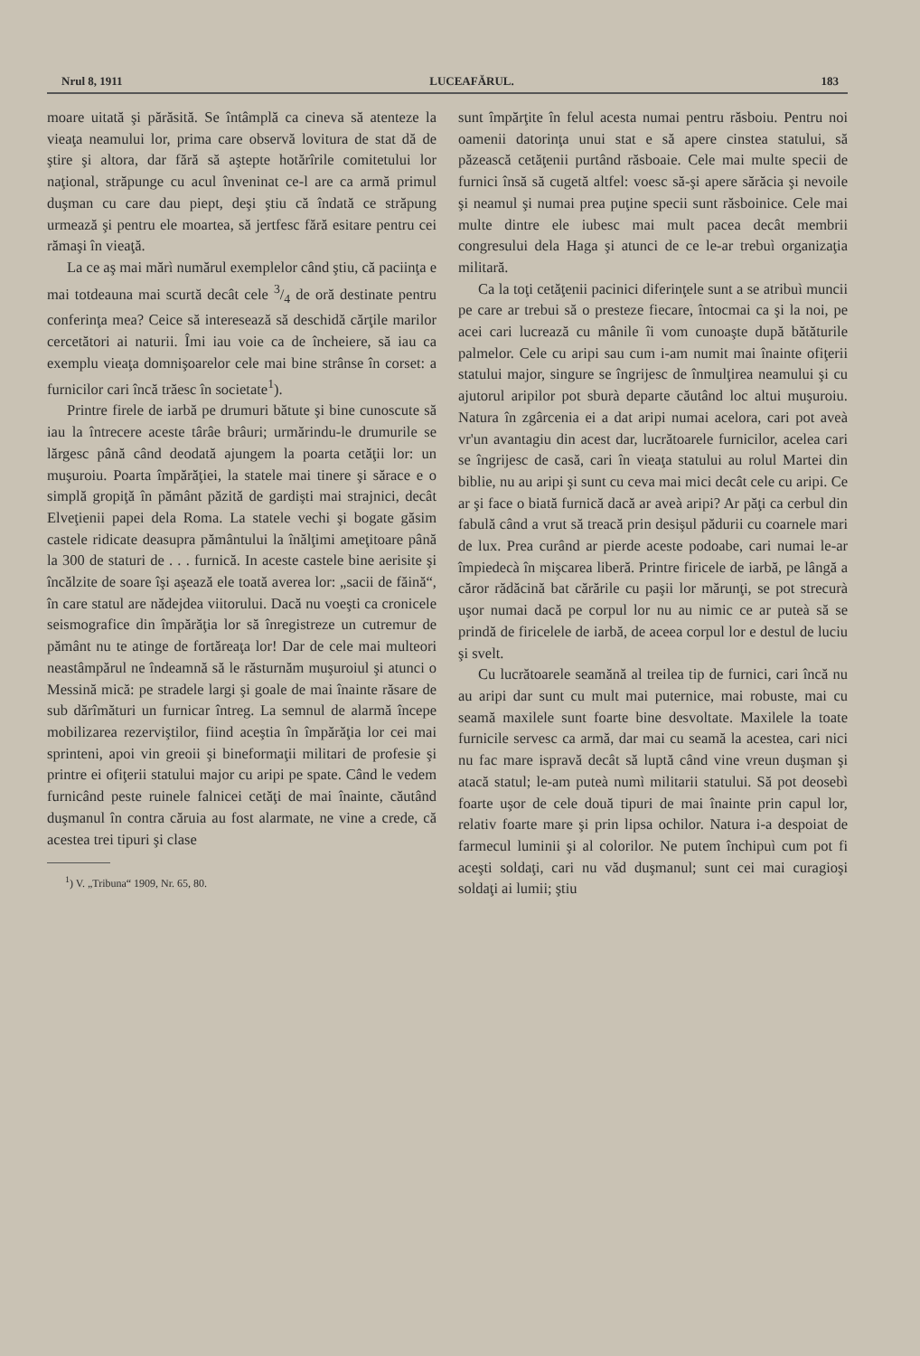Nrul 8, 1911 LUCEAFĂRUL. 183
moare uitată şi părăsită. Se întâmplă ca cineva să atenteze la vieaţa neamului lor, prima care observă lovitura de stat dă de ştire şi altora, dar fără să aştepte hotărîrile comitetului lor naţional, străpunge cu acul înveninat ce-l are ca armă primul duşman cu care dau piept, deşi ştiu că îndată ce străpung urmează şi pentru ele moartea, să jertfesc fără esitare pentru cei rămaşi în vieaţă.
La ce aş mai mărì numărul exemplelor când ştiu, că paciinţa e mai totdeauna mai scurtă decât cele 3/4 de oră destinate pentru conferinţa mea? Ceice să interesează să deschidă cărţile marilor cercetători ai naturii. Îmi iau voie ca de încheiere, să iau ca exemplu vieaţa domnişoarelor cele mai bine strânse în corset: a furnicilor cari încă trăesc în societate<sup>1</sup>).
Printre firele de iarbă pe drumuri bătute şi bine cunoscute să iau la întrecere aceste târâe brâuri; urmărindu-le drumurile se lărgesc până când deodată ajungem la poarta cetăţii lor: un muşuroiu. Poarta împărăţiei, la statele mai tinere şi sărace e o simplă gropiţă în pământ păzită de gardişti mai strajnici, decât Elveţienii papei dela Roma. La statele vechi şi bogate găsim castele ridicate deasupra pământului la înălţimi ameţitoare până la 300 de staturi de . . . furnică. In aceste castele bine aerisite şi încălzite de soare îşi aşează ele toată averea lor: „sacii de făină“, în care statul are nădejdea viitorului. Dacă nu voeşti ca cronicele seismografice din împărăţia lor să înregistreze un cutremur de pământ nu te atinge de fortăreaţa lor! Dar de cele mai multeori neastâmpărul ne îndeamnă să le răsturnăm muşuroiul şi atunci o Messină mică: pe stradele largi şi goale de mai înainte răsare de sub dărîmături un furnicar întreg. La semnul de alarmă începe mobilizarea rezerviştilor, fiind aceştia în împărăţia lor cei mai sprinteni, apoi vin greoii şi bineformaţii militari de profesie şi printre ei ofiţerii statului major cu aripi pe spate. Când le vedem furnicând peste ruinele falnicei cetăţi de mai înainte, căutând duşmanul în contra căruia au fost alarmate, ne vine a crede, că acestea trei tipuri şi clase
<sup>1</sup>) V. „Tribuna“ 1909, Nr. 65, 80.
sunt împărţite în felul acesta numai pentru răsboiu. Pentru noi oamenii datorinţa unui stat e să apere cinstea statului, să păzească cetăţenii purtând răsboaie. Cele mai multe specii de furnici însă să cugetă altfel: voesc să-şi apere sărăcia şi nevoile şi neamul şi numai prea puţine specii sunt răsboinice. Cele mai multe dintre ele iubesc mai mult pacea decât membrii congresului dela Haga şi atunci de ce le-ar trebuì organizaţia militară.
Ca la toţi cetăţenii pacinici diferinţele sunt a se atribuì muncii pe care ar trebui să o presteze fiecare, întocmai ca şi la noi, pe acei cari lucrează cu mânile îi vom cunoaşte după bătăturile palmelor. Cele cu aripi sau cum i-am numit mai înainte ofiţerii statului major, singure se îngrijesc de înmulţirea neamului şi cu ajutorul aripilor pot sburà departe căutând loc altui muşuroiu. Natura în zgârcenia ei a dat aripi numai acelora, cari pot aveà vr'un avantagiu din acest dar, lucrătoarele furnicilor, acelea cari se îngrijesc de casă, cari în vieaţa statului au rolul Martei din biblie, nu au aripi şi sunt cu ceva mai mici decât cele cu aripi. Ce ar şi face o biată furnică dacă ar aveà aripi? Ar păţi ca cerbul din fabulă când a vrut să treacă prin desişul pădurii cu coarnele mari de lux. Prea curând ar pierde aceste podoabe, cari numai le-ar împiedecà în mişcarea liberă. Printre firicele de iarbă, pe lângă a căror rădăcină bat cărările cu paşii lor mărunţi, se pot strecurà uşor numai dacă pe corpul lor nu au nimic ce ar puteà să se prindă de firicelele de iarbă, de aceea corpul lor e destul de luciu şi svelt.
Cu lucrătoarele seamănă al treilea tip de furnici, cari încă nu au aripi dar sunt cu mult mai puternice, mai robuste, mai cu seamă maxilele sunt foarte bine desvoltate. Maxilele la toate furnicile servesc ca armă, dar mai cu seamă la acestea, cari nici nu fac mare ispravă decât să luptă când vine vreun duşman şi atacă statul; le-am puteà numì militarii statului. Să pot deosebì foarte uşor de cele două tipuri de mai înainte prin capul lor, relativ foarte mare şi prin lipsa ochilor. Natura i-a despoiat de farmecul luminii şi al colorilor. Ne putem închipuì cum pot fi aceşti soldaţi, cari nu văd duşmanul; sunt cei mai curagioşi soldaţi ai lumii; ştiu